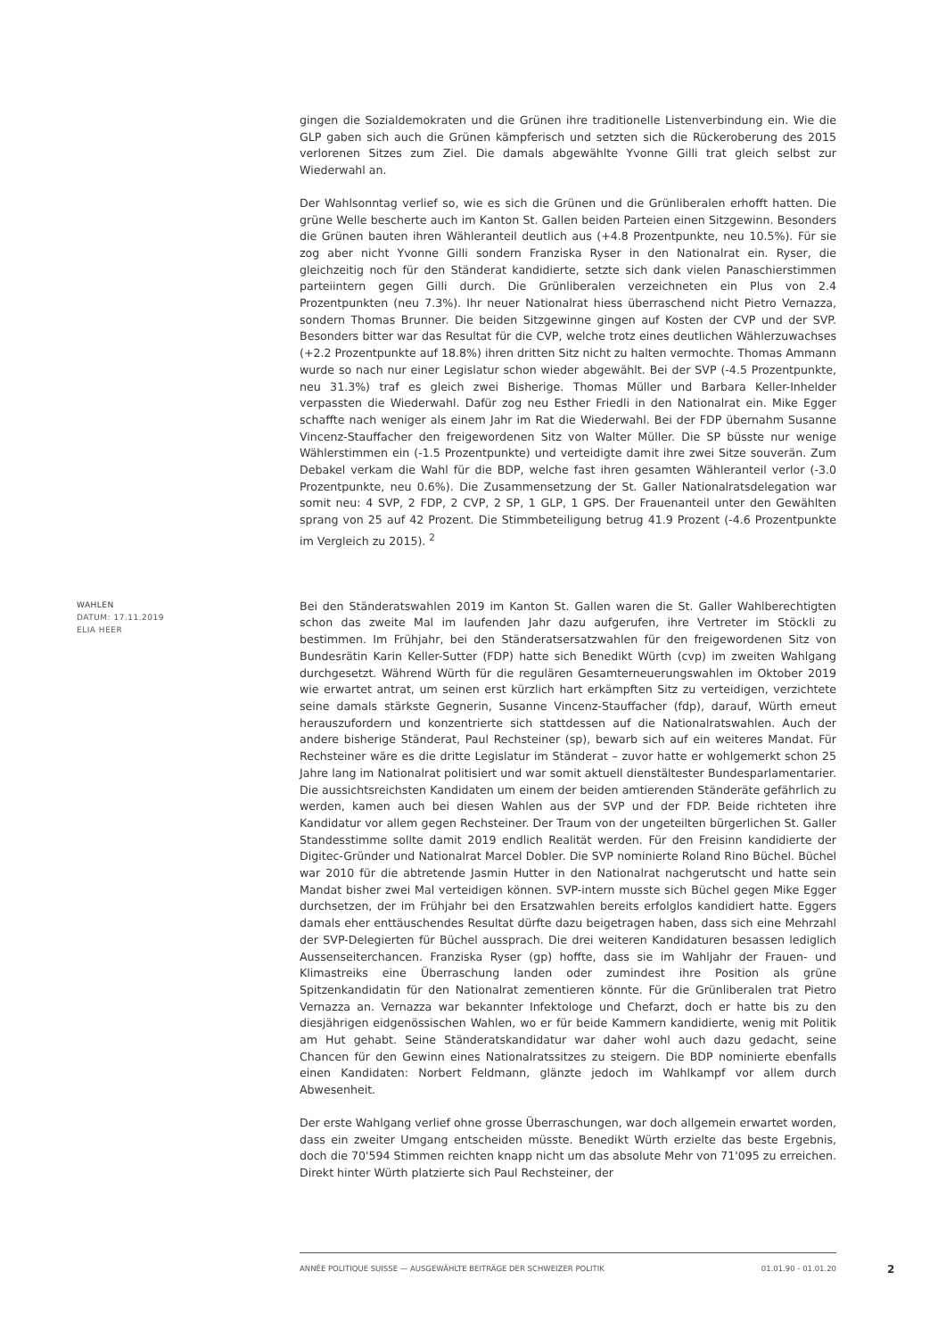gingen die Sozialdemokraten und die Grünen ihre traditionelle Listenverbindung ein. Wie die GLP gaben sich auch die Grünen kämpferisch und setzten sich die Rückeroberung des 2015 verlorenen Sitzes zum Ziel. Die damals abgewählte Yvonne Gilli trat gleich selbst zur Wiederwahl an.
Der Wahlsonntag verlief so, wie es sich die Grünen und die Grünliberalen erhofft hatten. Die grüne Welle bescherte auch im Kanton St. Gallen beiden Parteien einen Sitzgewinn. Besonders die Grünen bauten ihren Wähleranteil deutlich aus (+4.8 Prozentpunkte, neu 10.5%). Für sie zog aber nicht Yvonne Gilli sondern Franziska Ryser in den Nationalrat ein. Ryser, die gleichzeitig noch für den Ständerat kandidierte, setzte sich dank vielen Panaschierstimmen parteiintern gegen Gilli durch. Die Grünliberalen verzeichneten ein Plus von 2.4 Prozentpunkten (neu 7.3%). Ihr neuer Nationalrat hiess überraschend nicht Pietro Vernazza, sondern Thomas Brunner. Die beiden Sitzgewinne gingen auf Kosten der CVP und der SVP. Besonders bitter war das Resultat für die CVP, welche trotz eines deutlichen Wählerzuwachses (+2.2 Prozentpunkte auf 18.8%) ihren dritten Sitz nicht zu halten vermochte. Thomas Ammann wurde so nach nur einer Legislatur schon wieder abgewählt. Bei der SVP (-4.5 Prozentpunkte, neu 31.3%) traf es gleich zwei Bisherige. Thomas Müller und Barbara Keller-Inhelder verpassten die Wiederwahl. Dafür zog neu Esther Friedli in den Nationalrat ein. Mike Egger schaffte nach weniger als einem Jahr im Rat die Wiederwahl. Bei der FDP übernahm Susanne Vincenz-Stauffacher den freigewordenen Sitz von Walter Müller. Die SP büsste nur wenige Wählerstimmen ein (-1.5 Prozentpunkte) und verteidigte damit ihre zwei Sitze souverän. Zum Debakel verkam die Wahl für die BDP, welche fast ihren gesamten Wähleranteil verlor (-3.0 Prozentpunkte, neu 0.6%). Die Zusammensetzung der St. Galler Nationalratsdelegation war somit neu: 4 SVP, 2 FDP, 2 CVP, 2 SP, 1 GLP, 1 GPS. Der Frauenanteil unter den Gewählten sprang von 25 auf 42 Prozent. Die Stimmbeteiligung betrug 41.9 Prozent (-4.6 Prozentpunkte im Vergleich zu 2015). <sup>2</sup>
WAHLEN
DATUM: 17.11.2019
ELIA HEER
Bei den Ständeratswahlen 2019 im Kanton St. Gallen waren die St. Galler Wahlberechtigten schon das zweite Mal im laufenden Jahr dazu aufgerufen, ihre Vertreter im Stöckli zu bestimmen. Im Frühjahr, bei den Ständeratsersatzwahlen für den freigewordenen Sitz von Bundesrätin Karin Keller-Sutter (FDP) hatte sich Benedikt Würth (cvp) im zweiten Wahlgang durchgesetzt. Während Würth für die regulären Gesamterneuerungswahlen im Oktober 2019 wie erwartet antrat, um seinen erst kürzlich hart erkämpften Sitz zu verteidigen, verzichtete seine damals stärkste Gegnerin, Susanne Vincenz-Stauffacher (fdp), darauf, Würth erneut herauszufordern und konzentrierte sich stattdessen auf die Nationalratswahlen. Auch der andere bisherige Ständerat, Paul Rechsteiner (sp), bewarb sich auf ein weiteres Mandat. Für Rechsteiner wäre es die dritte Legislatur im Ständerat – zuvor hatte er wohlgemerkt schon 25 Jahre lang im Nationalrat politisiert und war somit aktuell dienstältester Bundesparlamentarier. Die aussichtsreichsten Kandidaten um einem der beiden amtierenden Ständeräte gefährlich zu werden, kamen auch bei diesen Wahlen aus der SVP und der FDP. Beide richteten ihre Kandidatur vor allem gegen Rechsteiner. Der Traum von der ungeteilten bürgerlichen St. Galler Standesstimme sollte damit 2019 endlich Realität werden. Für den Freisinn kandidierte der Digitec-Gründer und Nationalrat Marcel Dobler. Die SVP nominierte Roland Rino Büchel. Büchel war 2010 für die abtretende Jasmin Hutter in den Nationalrat nachgerutscht und hatte sein Mandat bisher zwei Mal verteidigen können. SVP-intern musste sich Büchel gegen Mike Egger durchsetzen, der im Frühjahr bei den Ersatzwahlen bereits erfolglos kandidiert hatte. Eggers damals eher enttäuschendes Resultat dürfte dazu beigetragen haben, dass sich eine Mehrzahl der SVP-Delegierten für Büchel aussprach. Die drei weiteren Kandidaturen besassen lediglich Aussenseiterchancen. Franziska Ryser (gp) hoffte, dass sie im Wahljahr der Frauen- und Klimastreiks eine Überraschung landen oder zumindest ihre Position als grüne Spitzenkandidatin für den Nationalrat zementieren könnte. Für die Grünliberalen trat Pietro Vernazza an. Vernazza war bekannter Infektologe und Chefarzt, doch er hatte bis zu den diesjährigen eidgenössischen Wahlen, wo er für beide Kammern kandidierte, wenig mit Politik am Hut gehabt. Seine Ständeratskandidatur war daher wohl auch dazu gedacht, seine Chancen für den Gewinn eines Nationalratssitzes zu steigern. Die BDP nominierte ebenfalls einen Kandidaten: Norbert Feldmann, glänzte jedoch im Wahlkampf vor allem durch Abwesenheit.
Der erste Wahlgang verlief ohne grosse Überraschungen, war doch allgemein erwartet worden, dass ein zweiter Umgang entscheiden müsste. Benedikt Würth erzielte das beste Ergebnis, doch die 70'594 Stimmen reichten knapp nicht um das absolute Mehr von 71'095 zu erreichen. Direkt hinter Würth platzierte sich Paul Rechsteiner, der
ANNÉE POLITIQUE SUISSE — AUSGEWÄHLTE BEITRÄGE DER SCHWEIZER POLITIK 01.01.90 - 01.01.20
2